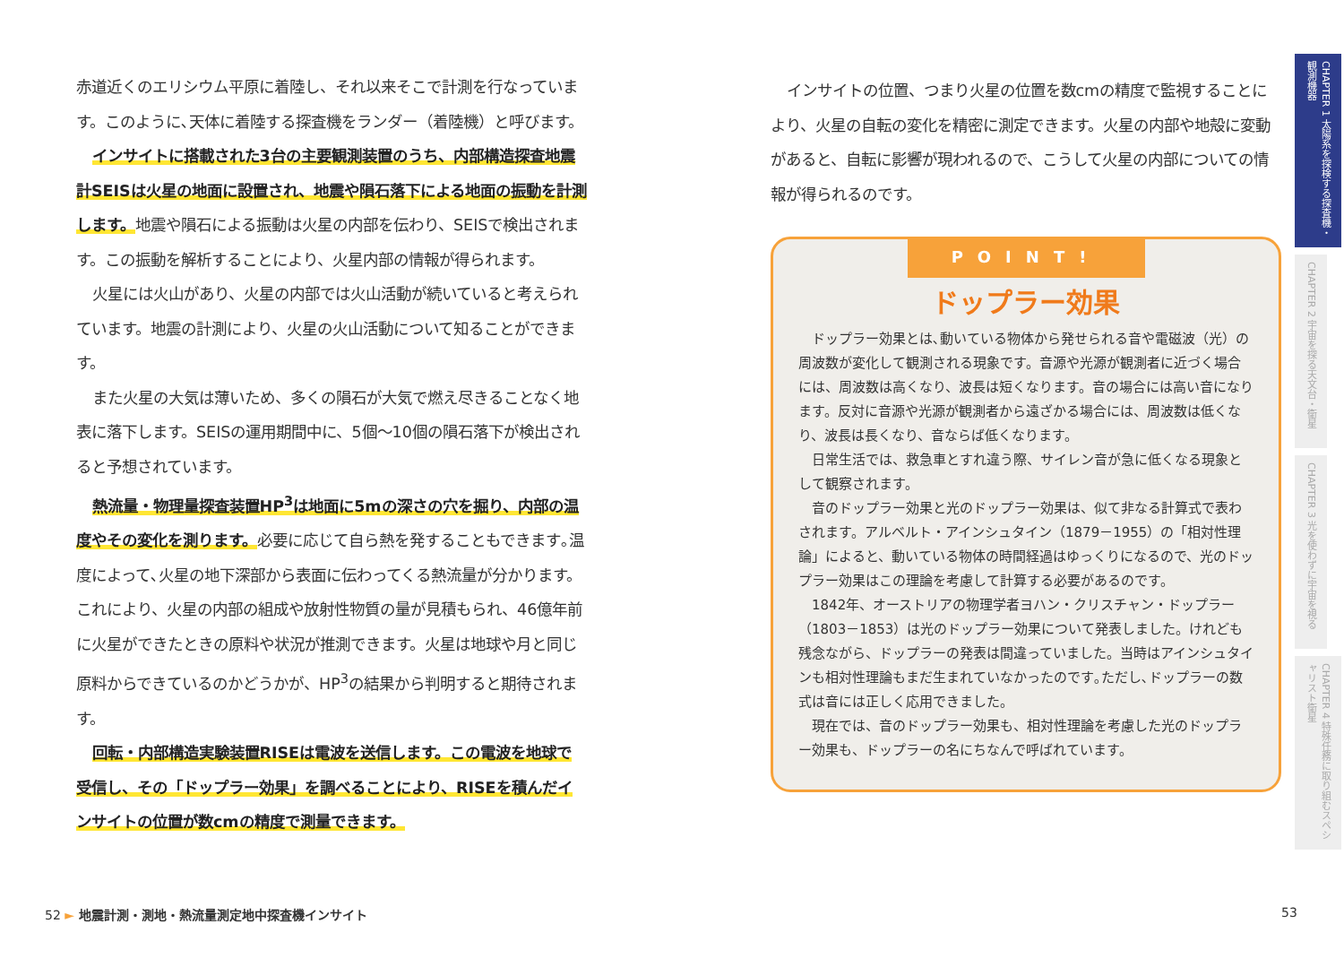赤道近くのエリシウム平原に着陸し、それ以来そこで計測を行なっています。このように､天体に着陸する探査機をランダー（着陸機）と呼びます。
インサイトに搭載された3台の主要観測装置のうち、内部構造探査地震計SEISは火星の地面に設置され、地震や隕石落下による地面の振動を計測します。地震や隕石による振動は火星の内部を伝わり、SEISで検出されます。この振動を解析することにより、火星内部の情報が得られます。
火星には火山があり、火星の内部では火山活動が続いていると考えられています。地震の計測により、火星の火山活動について知ることができます。
また火星の大気は薄いため、多くの隕石が大気で燃え尽きることなく地表に落下します。SEISの運用期間中に、5個～10個の隕石落下が検出されると予想されています。
熱流量・物理量探査装置HP<sup>3</sup>は地面に5mの深さの穴を掘り、内部の温度やその変化を測ります。必要に応じて自ら熱を発することもできます｡温度によって､火星の地下深部から表面に伝わってくる熱流量が分かります。これにより、火星の内部の組成や放射性物質の量が見積もられ、46億年前に火星ができたときの原料や状況が推測できます。火星は地球や月と同じ原料からできているのかどうかが、HP<sup>3</sup>の結果から判明すると期待されます。
回転・内部構造実験装置RISEは電波を送信します。この電波を地球で受信し、その「ドップラー効果」を調べることにより、RISEを積んだインサイトの位置が数cmの精度で測量できます。
インサイトの位置、つまり火星の位置を数cmの精度で監視することにより、火星の自転の変化を精密に測定できます。火星の内部や地殻に変動があると、自転に影響が現われるので、こうして火星の内部についての情報が得られるのです。
POINT!
ドップラー効果
ドップラー効果とは､動いている物体から発せられる音や電磁波（光）の周波数が変化して観測される現象です。音源や光源が観測者に近づく場合には、周波数は高くなり、波長は短くなります。音の場合には高い音になります。反対に音源や光源が観測者から遠ざかる場合には、周波数は低くなり、波長は長くなり、音ならば低くなります。
日常生活では、救急車とすれ違う際、サイレン音が急に低くなる現象として観察されます。
音のドップラー効果と光のドップラー効果は、似て非なる計算式で表わされます。アルベルト・アインシュタイン（1879－1955）の「相対性理論」によると、動いている物体の時間経過はゆっくりになるので、光のドップラー効果はこの理論を考慮して計算する必要があるのです。
1842年、オーストリアの物理学者ヨハン・クリスチャン・ドップラー（1803－1853）は光のドップラー効果について発表しました。けれども残念ながら、ドップラーの発表は間違っていました。当時はアインシュタインも相対性理論もまだ生まれていなかったのです｡ただし､ドップラーの数式は音には正しく応用できました。
現在では、音のドップラー効果も、相対性理論を考慮した光のドップラー効果も、ドップラーの名にちなんで呼ばれています。
52 ► 地震計測・測地・熱流量測定地中探査機インサイト
53
CHAPTER 1 太陽系を探検する探査機・観測機器
CHAPTER 2 宇宙を探る天文台・衛星
CHAPTER 3 光を使わずに宇宙を視る
CHAPTER 4 特殊任務に取り組むスペシャリスト衛星